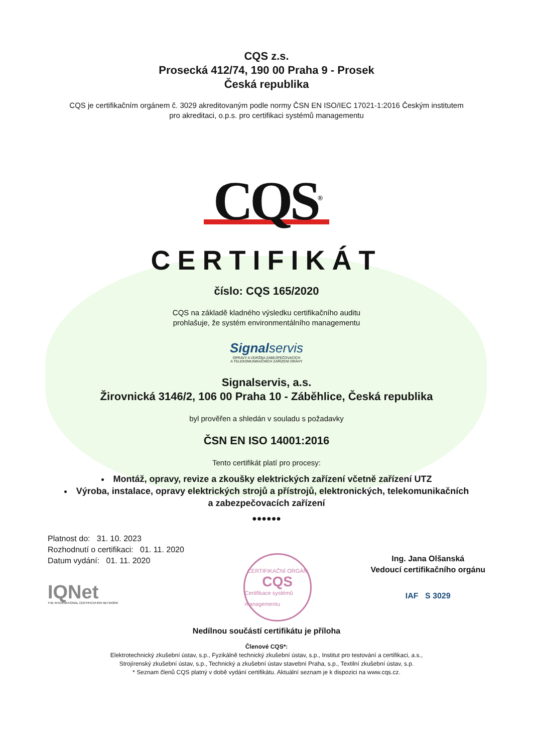CQS z.s.
Prosecká 412/74, 190 00 Praha 9 - Prosek
Česká republika
CQS je certifikačním orgánem č. 3029 akreditovaným podle normy ČSN EN ISO/IEC 17021-1:2016 Českým institutem
pro akreditaci, o.p.s. pro certifikaci systémů managementu
CQS<sup>®</sup>
CERTIFIKÁT
číslo: CQS 165/2020
CQS na základě kladného výsledku certifikačního auditu
prohlašuje, že systém environmentálního managementu
Signal servis
OPRAVY A ÚDRŽBA ZABEZPEČOVACÍCH
A TELEKOMUNIKAČNÍCH ZAŘÍZENÍ DRÁHY
Signalservis, a.s.
Žirovnická 3146/2, 106 00 Praha 10 - Záběhlice, Česká republika
byl prověřen a shledán v souladu s požadavky
ČSN EN ISO 14001:2016
Tento certifikát platí pro procesy:
Montáž, opravy, revize a zkoušky elektrických zařízení včetně zařízení UTZ
Výroba, instalace, opravy elektrických strojů a přístrojů, elektronických, telekomunikačních
a zabezpečovacích zařízení
●●●●●●
Platnost do: 31. 10. 2023
Rozhodnutí o certifikaci: 01. 11. 2020
Datum vydání: 01. 11. 2020
IQNet
THE INTERNATIONAL CERTIFICATION NETWORK
CERTIFIKAČNÍ ORGÁN
CQS
Certifikace systémů managementu
Ing. Jana Olšanská
Vedoucí certifikačního orgánu
IAF S 3029
Nedílnou součástí certifikátu je příloha
Členové CQS*:
Elektrotechnický zkušební ústav, s.p., Fyzikálně technický zkušební ústav, s.p., Institut pro testování a certifikaci, a.s.,
Strojírenský zkušební ústav, s.p., Technický a zkušební ústav stavební Praha, s.p., Textilní zkušební ústav, s.p.
* Seznam členů CQS platný v době vydání certifikátu. Aktuální seznam je k dispozici na www.cqs.cz.